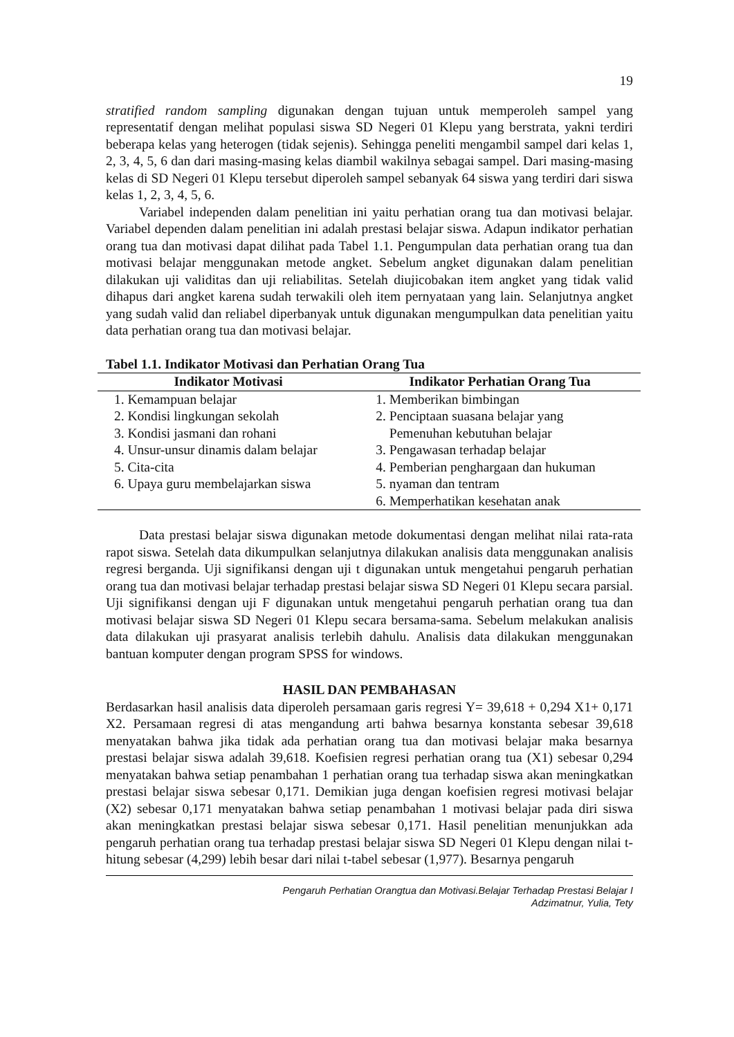19
stratified random sampling digunakan dengan tujuan untuk memperoleh sampel yang representatif dengan melihat populasi siswa SD Negeri 01 Klepu yang berstrata, yakni terdiri beberapa kelas yang heterogen (tidak sejenis). Sehingga peneliti mengambil sampel dari kelas 1, 2, 3, 4, 5, 6 dan dari masing-masing kelas diambil wakilnya sebagai sampel. Dari masing-masing kelas di SD Negeri 01 Klepu tersebut diperoleh sampel sebanyak 64 siswa yang terdiri dari siswa kelas 1, 2, 3, 4, 5, 6.
Variabel independen dalam penelitian ini yaitu perhatian orang tua dan motivasi belajar. Variabel dependen dalam penelitian ini adalah prestasi belajar siswa. Adapun indikator perhatian orang tua dan motivasi dapat dilihat pada Tabel 1.1. Pengumpulan data perhatian orang tua dan motivasi belajar menggunakan metode angket. Sebelum angket digunakan dalam penelitian dilakukan uji validitas dan uji reliabilitas. Setelah diujicobakan item angket yang tidak valid dihapus dari angket karena sudah terwakili oleh item pernyataan yang lain. Selanjutnya angket yang sudah valid dan reliabel diperbanyak untuk digunakan mengumpulkan data penelitian yaitu data perhatian orang tua dan motivasi belajar.
Tabel 1.1. Indikator Motivasi dan Perhatian Orang Tua
| Indikator Motivasi | Indikator Perhatian Orang Tua |
| --- | --- |
| 1. Kemampuan belajar | 1. Memberikan bimbingan |
| 2. Kondisi lingkungan sekolah | 2. Penciptaan suasana belajar yang |
| 3. Kondisi jasmani dan rohani | Pemenuhan kebutuhan belajar |
| 4. Unsur-unsur dinamis dalam belajar | 3. Pengawasan terhadap belajar |
| 5. Cita-cita | 4. Pemberian penghargaan dan hukuman |
| 6. Upaya guru membelajarkan siswa | 5. nyaman dan tentram |
| | 6. Memperhatikan kesehatan anak |
Data prestasi belajar siswa digunakan metode dokumentasi dengan melihat nilai rata-rata rapot siswa. Setelah data dikumpulkan selanjutnya dilakukan analisis data menggunakan analisis regresi berganda. Uji signifikansi dengan uji t digunakan untuk mengetahui pengaruh perhatian orang tua dan motivasi belajar terhadap prestasi belajar siswa SD Negeri 01 Klepu secara parsial. Uji signifikansi dengan uji F digunakan untuk mengetahui pengaruh perhatian orang tua dan motivasi belajar siswa SD Negeri 01 Klepu secara bersama-sama. Sebelum melakukan analisis data dilakukan uji prasyarat analisis terlebih dahulu. Analisis data dilakukan menggunakan bantuan komputer dengan program SPSS for windows.
HASIL DAN PEMBAHASAN
Berdasarkan hasil analisis data diperoleh persamaan garis regresi Y= 39,618 + 0,294 X1+ 0,171 X2. Persamaan regresi di atas mengandung arti bahwa besarnya konstanta sebesar 39,618 menyatakan bahwa jika tidak ada perhatian orang tua dan motivasi belajar maka besarnya prestasi belajar siswa adalah 39,618. Koefisien regresi perhatian orang tua (X1) sebesar 0,294 menyatakan bahwa setiap penambahan 1 perhatian orang tua terhadap siswa akan meningkatkan prestasi belajar siswa sebesar 0,171. Demikian juga dengan koefisien regresi motivasi belajar (X2) sebesar 0,171 menyatakan bahwa setiap penambahan 1 motivasi belajar pada diri siswa akan meningkatkan prestasi belajar siswa sebesar 0,171. Hasil penelitian menunjukkan ada pengaruh perhatian orang tua terhadap prestasi belajar siswa SD Negeri 01 Klepu dengan nilai t-hitung sebesar (4,299) lebih besar dari nilai t-tabel sebesar (1,977). Besarnya pengaruh
Pengaruh Perhatian Orangtua dan Motivasi.Belajar Terhadap Prestasi Belajar I
Adzimatnur, Yulia, Tety